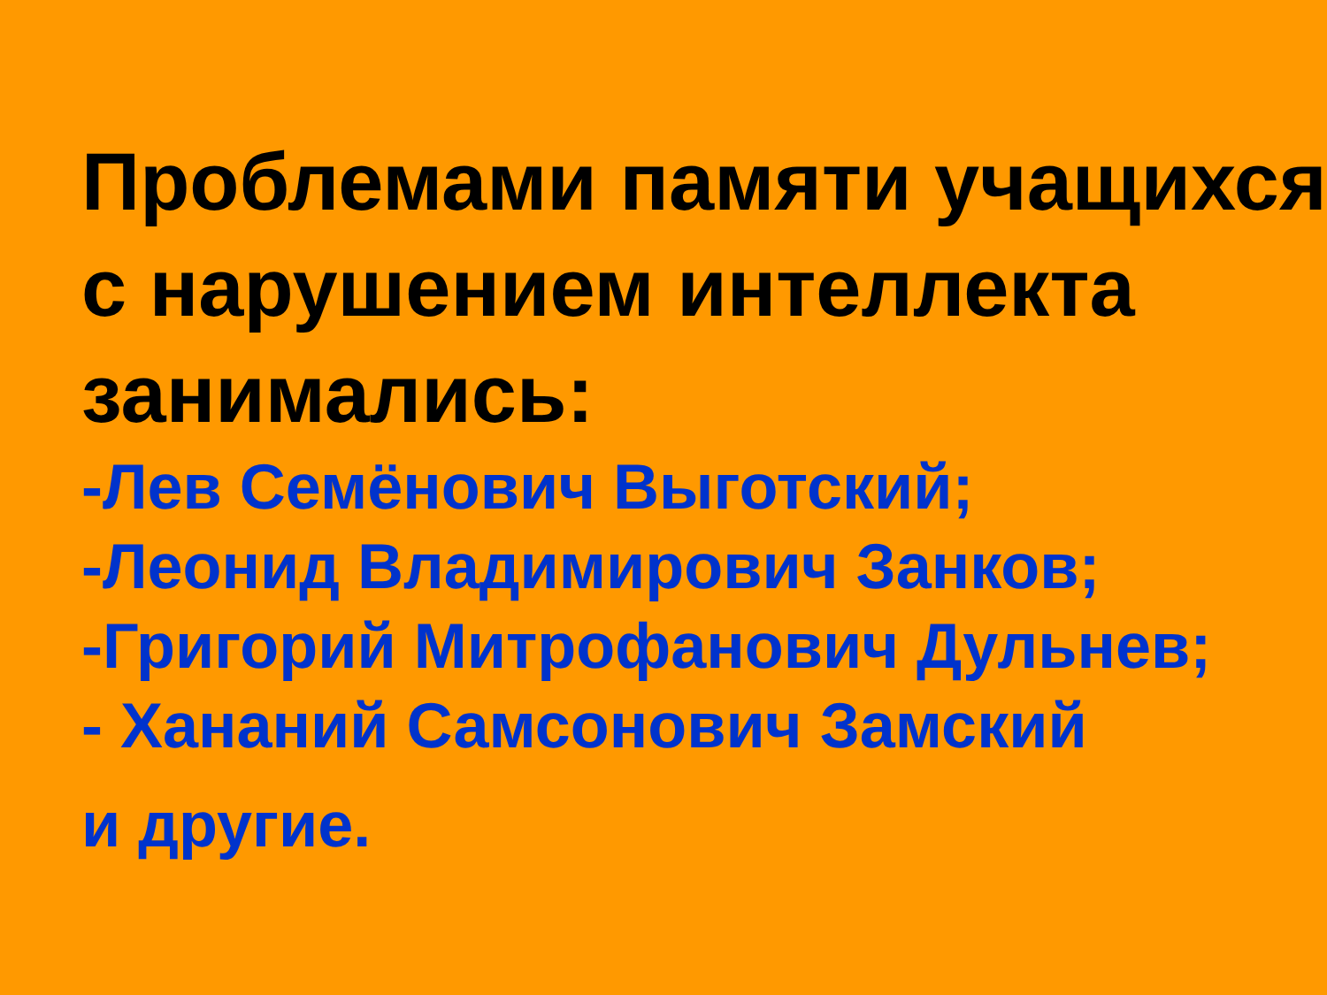Проблемами памяти учащихся с нарушением интеллекта занимались:
-Лев Семёнович Выготский;
-Леонид Владимирович Занков;
-Григорий Митрофанович Дульнев;
- Хананий Самсонович Замский
и другие.